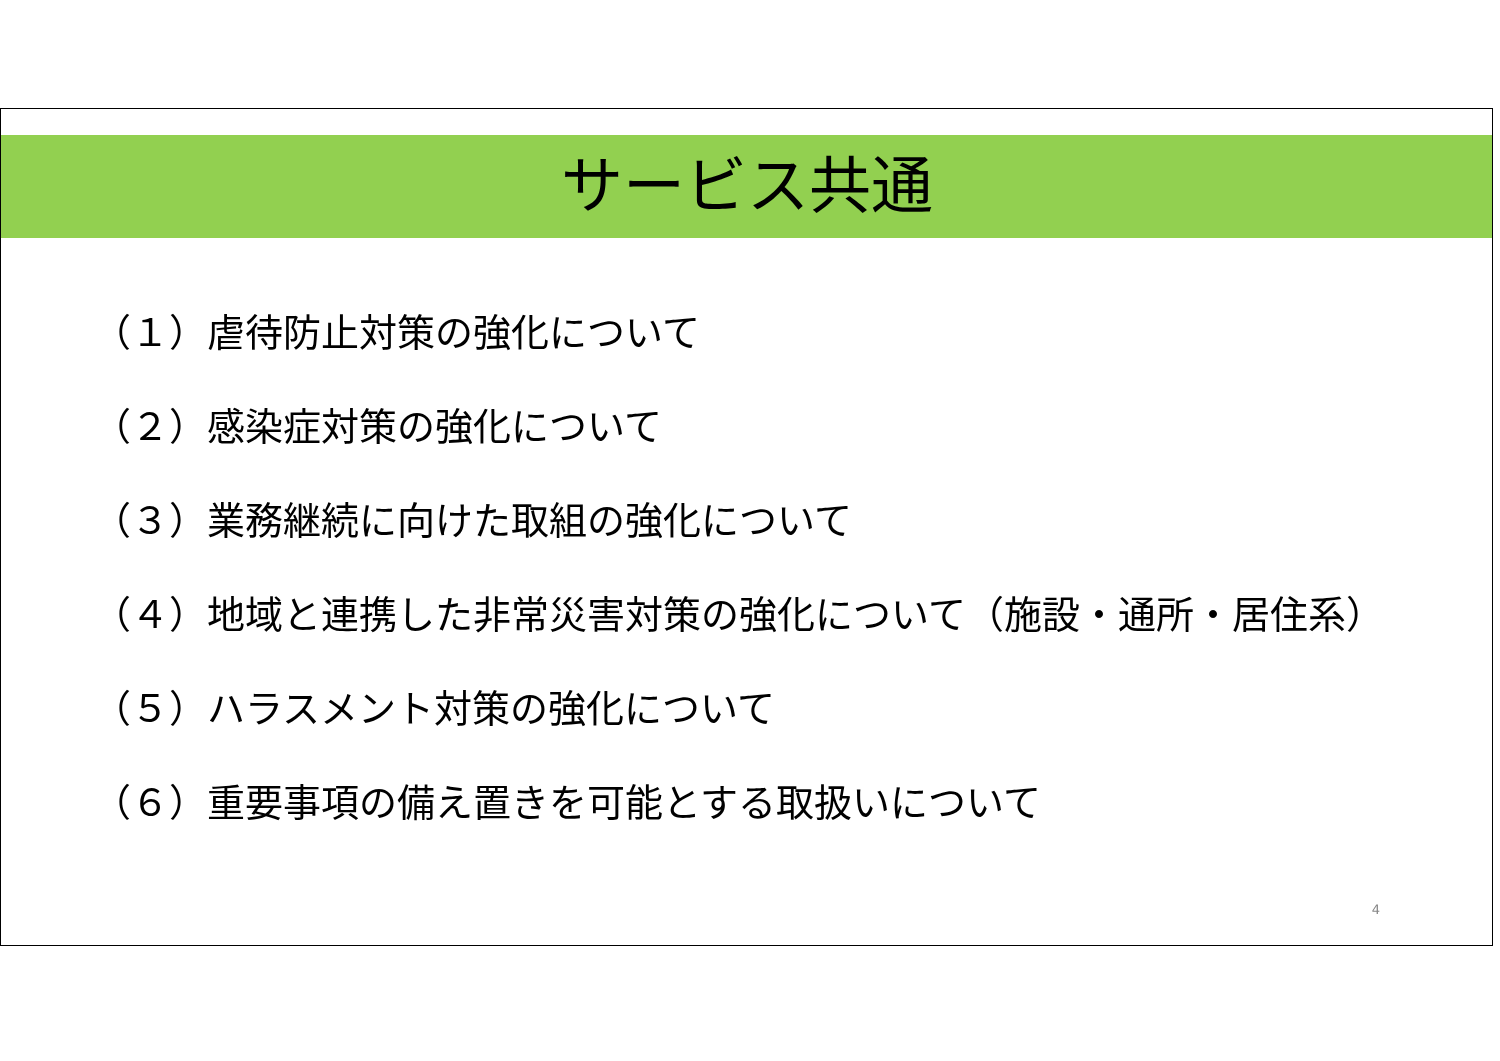サービス共通
（１）虐待防止対策の強化について
（２）感染症対策の強化について
（３）業務継続に向けた取組の強化について
（４）地域と連携した非常災害対策の強化について（施設・通所・居住系）
（５）ハラスメント対策の強化について
（６）重要事項の備え置きを可能とする取扱いについて
4